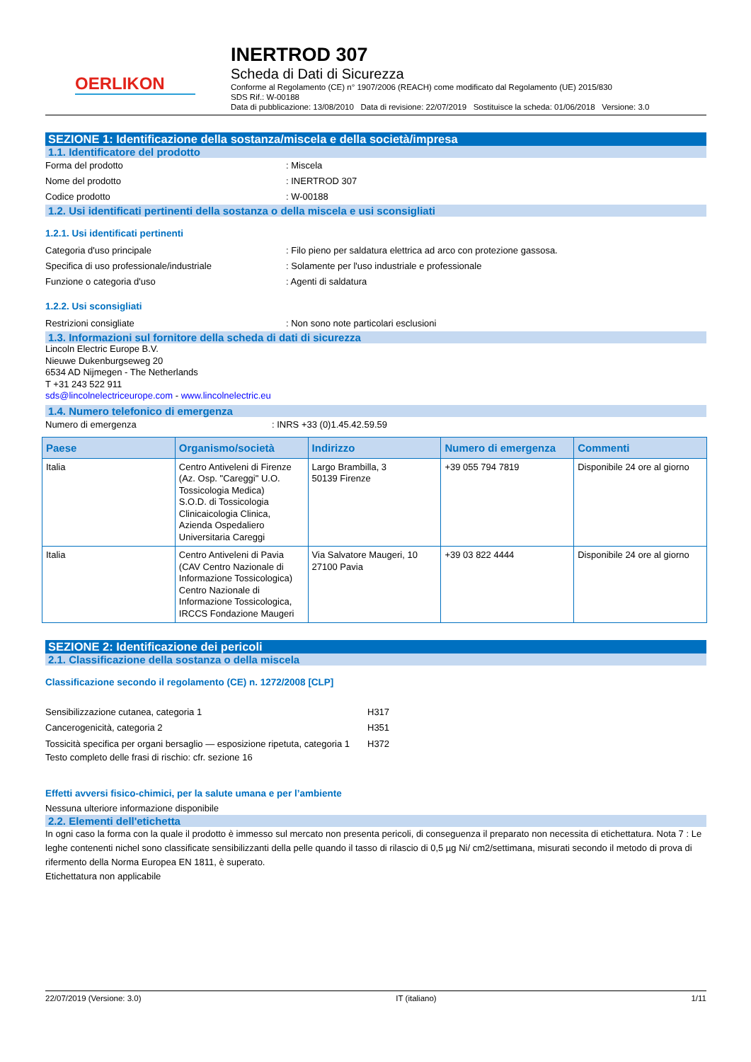OERLIKON
INERTROD 307
Scheda di Dati di Sicurezza
Conforme al Regolamento (CE) n° 1907/2006 (REACH) come modificato dal Regolamento (UE) 2015/830
SDS Rif.: W-00188
Data di pubblicazione: 13/08/2010 Data di revisione: 22/07/2019 Sostituisce la scheda: 01/06/2018 Versione: 3.0
SEZIONE 1: Identificazione della sostanza/miscela e della società/impresa
1.1. Identificatore del prodotto
Forma del prodotto: Miscela
Nome del prodotto: INERTROD 307
Codice prodotto: W-00188
1.2. Usi identificati pertinenti della sostanza o della miscela e usi sconsigliati
1.2.1. Usi identificati pertinenti
Categoria d'uso principale: Filo pieno per saldatura elettrica ad arco con protezione gassosa.
Specifica di uso professionale/industriale: Solamente per l'uso industriale e professionale
Funzione o categoria d'uso: Agenti di saldatura
1.2.2. Usi sconsigliati
Restrizioni consigliate: Non sono note particolari esclusioni
1.3. Informazioni sul fornitore della scheda di dati di sicurezza
Lincoln Electric Europe B.V.
Nieuwe Dukenburgseweg 20
6534 AD Nijmegen - The Netherlands
T +31 243 522 911
sds@lincolnelectriceurope.com - www.lincolnelectric.eu
1.4. Numero telefonico di emergenza
Numero di emergenza: INRS +33 (0)1.45.42.59.59
| Paese | Organismo/società | Indirizzo | Numero di emergenza | Commenti |
| --- | --- | --- | --- | --- |
| Italia | Centro Antiveleni di Firenze (Az. Osp. "Careggi" U.O. Tossicologia Medica) S.O.D. di Tossicologia Clinicaicologia Clinica, Azienda Ospedaliero Universitaria Careggi | Largo Brambilla, 3 50139 Firenze | +39 055 794 7819 | Disponibile 24 ore al giorno |
| Italia | Centro Antiveleni di Pavia (CAV Centro Nazionale di Informazione Tossicologica) Centro Nazionale di Informazione Tossicologica, IRCCS Fondazione Maugeri | Via Salvatore Maugeri, 10 27100 Pavia | +39 03 822 4444 | Disponibile 24 ore al giorno |
SEZIONE 2: Identificazione dei pericoli
2.1. Classificazione della sostanza o della miscela
Classificazione secondo il regolamento (CE) n. 1272/2008 [CLP]
Sensibilizzazione cutanea, categoria 1 H317
Cancerogenicità, categoria 2 H351
Tossicità specifica per organi bersaglio — esposizione ripetuta, categoria 1 H372
Testo completo delle frasi di rischio: cfr. sezione 16
Effetti avversi fisico-chimici, per la salute umana e per l’ambiente
Nessuna ulteriore informazione disponibile
2.2. Elementi dell'etichetta
In ogni caso la forma con la quale il prodotto è immesso sul mercato non presenta pericoli, di conseguenza il preparato non necessita di etichettatura. Nota 7 : Le leghe contenenti nichel sono classificate sensibilizzanti della pelle quando il tasso di rilascio di 0,5 µg Ni/ cm2/settimana, misurati secondo il metodo di prova di rifermento della Norma Europea EN 1811, è superato.
Etichettatura non applicabile
22/07/2019 (Versione: 3.0) IT (italiano) 1/11